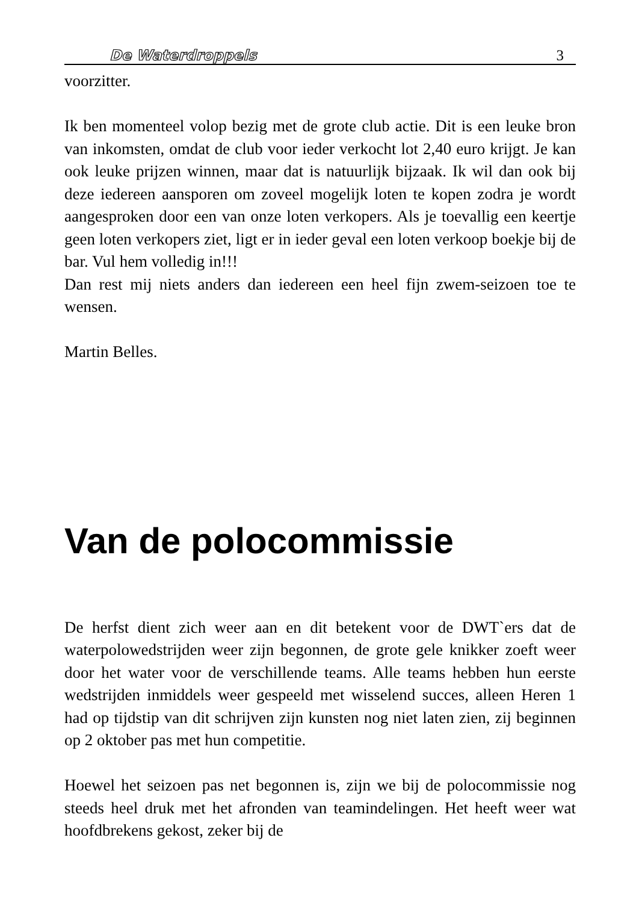De Waterdroppels 3
voorzitter.
Ik ben momenteel volop bezig met de grote club actie. Dit is een leuke bron van inkomsten, omdat de club voor ieder verkocht lot 2,40 euro krijgt. Je kan ook leuke prijzen winnen, maar dat is natuurlijk bijzaak. Ik wil dan ook bij deze iedereen aansporen om zoveel mogelijk loten te kopen zodra je wordt aangesproken door een van onze loten verkopers. Als je toevallig een keertje geen loten verkopers ziet, ligt er in ieder geval een loten verkoop boekje bij de bar. Vul hem volledig in!!!
Dan rest mij niets anders dan iedereen een heel fijn zwem-seizoen toe te wensen.
Martin Belles.
Van de polocommissie
De herfst dient zich weer aan en dit betekent voor de DWT`ers dat de waterpolowedstrijden weer zijn begonnen, de grote gele knikker zoeft weer door het water voor de verschillende teams. Alle teams hebben hun eerste wedstrijden inmiddels weer gespeeld met wisselend succes, alleen Heren 1 had op tijdstip van dit schrijven zijn kunsten nog niet laten zien, zij beginnen op 2 oktober pas met hun competitie.
Hoewel het seizoen pas net begonnen is, zijn we bij de polocommissie nog steeds heel druk met het afronden van teamindelingen. Het heeft weer wat hoofdbrekens gekost, zeker bij de